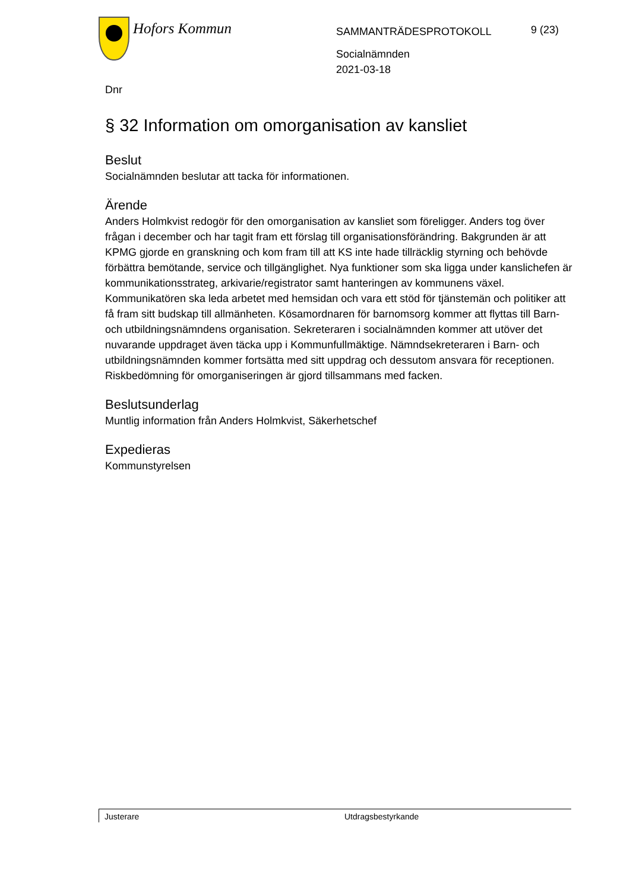Hofors Kommun
SAMMANTRÄDESPROTOKOLL
Socialnämnden
2021-03-18
9 (23)
Dnr
§ 32 Information om omorganisation av kansliet
Beslut
Socialnämnden beslutar att tacka för informationen.
Ärende
Anders Holmkvist redogör för den omorganisation av kansliet som föreligger. Anders tog över frågan i december och har tagit fram ett förslag till organisationsförändring. Bakgrunden är att KPMG gjorde en granskning och kom fram till att KS inte hade tillräcklig styrning och behövde förbättra bemötande, service och tillgänglighet. Nya funktioner som ska ligga under kanslichefen är kommunikationsstrateg, arkivarie/registrator samt hanteringen av kommunens växel. Kommunikatören ska leda arbetet med hemsidan och vara ett stöd för tjänstemän och politiker att få fram sitt budskap till allmänheten. Kösamordnaren för barnomsorg kommer att flyttas till Barn- och utbildningsnämndens organisation. Sekreteraren i socialnämnden kommer att utöver det nuvarande uppdraget även täcka upp i Kommunfullmäktige. Nämndsekreteraren i Barn- och utbildningsnämnden kommer fortsätta med sitt uppdrag och dessutom ansvara för receptionen. Riskbedömning för omorganiseringen är gjord tillsammans med facken.
Beslutsunderlag
Muntlig information från Anders Holmkvist, Säkerhetschef
Expedieras
Kommunstyrelsen
Justerare Utdragsbestyrkande